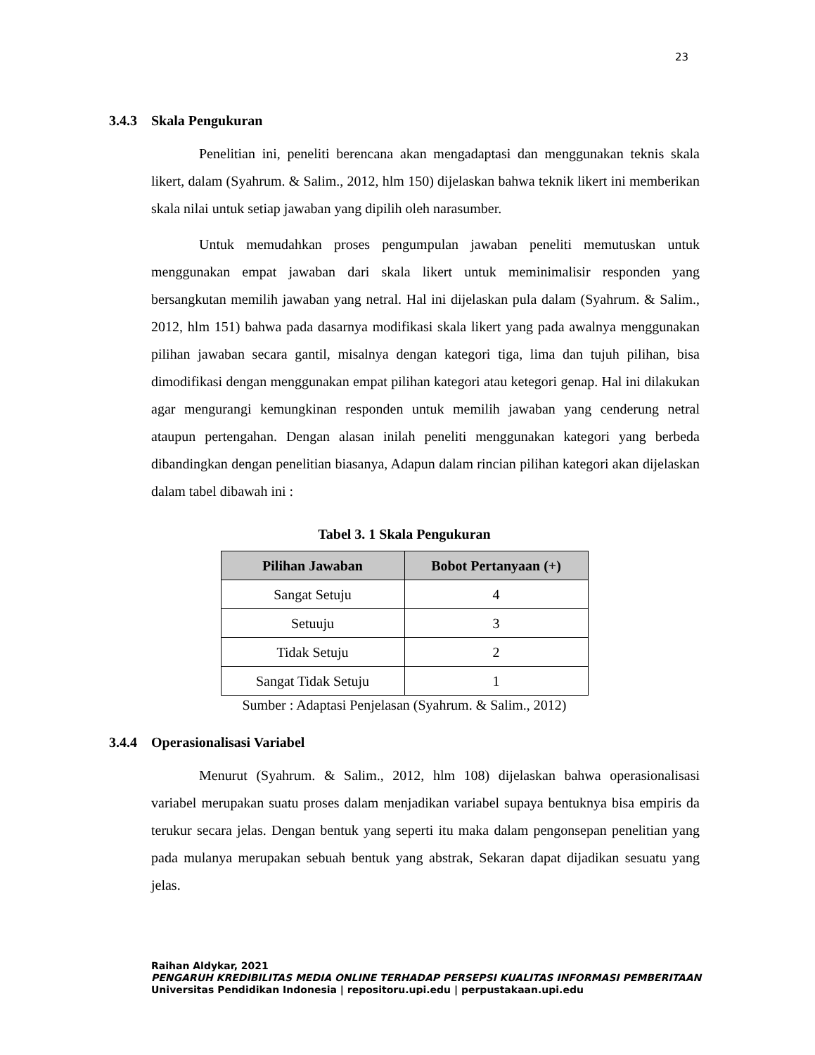23
3.4.3 Skala Pengukuran
Penelitian ini, peneliti berencana akan mengadaptasi dan menggunakan teknis skala likert, dalam (Syahrum. & Salim., 2012, hlm 150) dijelaskan bahwa teknik likert ini memberikan skala nilai untuk setiap jawaban yang dipilih oleh narasumber.
Untuk memudahkan proses pengumpulan jawaban peneliti memutuskan untuk menggunakan empat jawaban dari skala likert untuk meminimalisir responden yang bersangkutan memilih jawaban yang netral. Hal ini dijelaskan pula dalam (Syahrum. & Salim., 2012, hlm 151) bahwa pada dasarnya modifikasi skala likert yang pada awalnya menggunakan pilihan jawaban secara gantil, misalnya dengan kategori tiga, lima dan tujuh pilihan, bisa dimodifikasi dengan menggunakan empat pilihan kategori atau ketegori genap. Hal ini dilakukan agar mengurangi kemungkinan responden untuk memilih jawaban yang cenderung netral ataupun pertengahan. Dengan alasan inilah peneliti menggunakan kategori yang berbeda dibandingkan dengan penelitian biasanya, Adapun dalam rincian pilihan kategori akan dijelaskan dalam tabel dibawah ini :
Tabel 3. 1 Skala Pengukuran
| Pilihan Jawaban | Bobot Pertanyaan (+) |
| --- | --- |
| Sangat Setuju | 4 |
| Setuuju | 3 |
| Tidak Setuju | 2 |
| Sangat Tidak Setuju | 1 |
Sumber : Adaptasi Penjelasan (Syahrum. & Salim., 2012)
3.4.4 Operasionalisasi Variabel
Menurut (Syahrum. & Salim., 2012, hlm 108) dijelaskan bahwa operasionalisasi variabel merupakan suatu proses dalam menjadikan variabel supaya bentuknya bisa empiris da terukur secara jelas. Dengan bentuk yang seperti itu maka dalam pengonsepan penelitian yang pada mulanya merupakan sebuah bentuk yang abstrak, Sekaran dapat dijadikan sesuatu yang jelas.
Raihan Aldykar, 2021
PENGARUH KREDIBILITAS MEDIA ONLINE TERHADAP PERSEPSI KUALITAS INFORMASI PEMBERITAAN
Universitas Pendidikan Indonesia | repositoru.upi.edu | perpustakaan.upi.edu